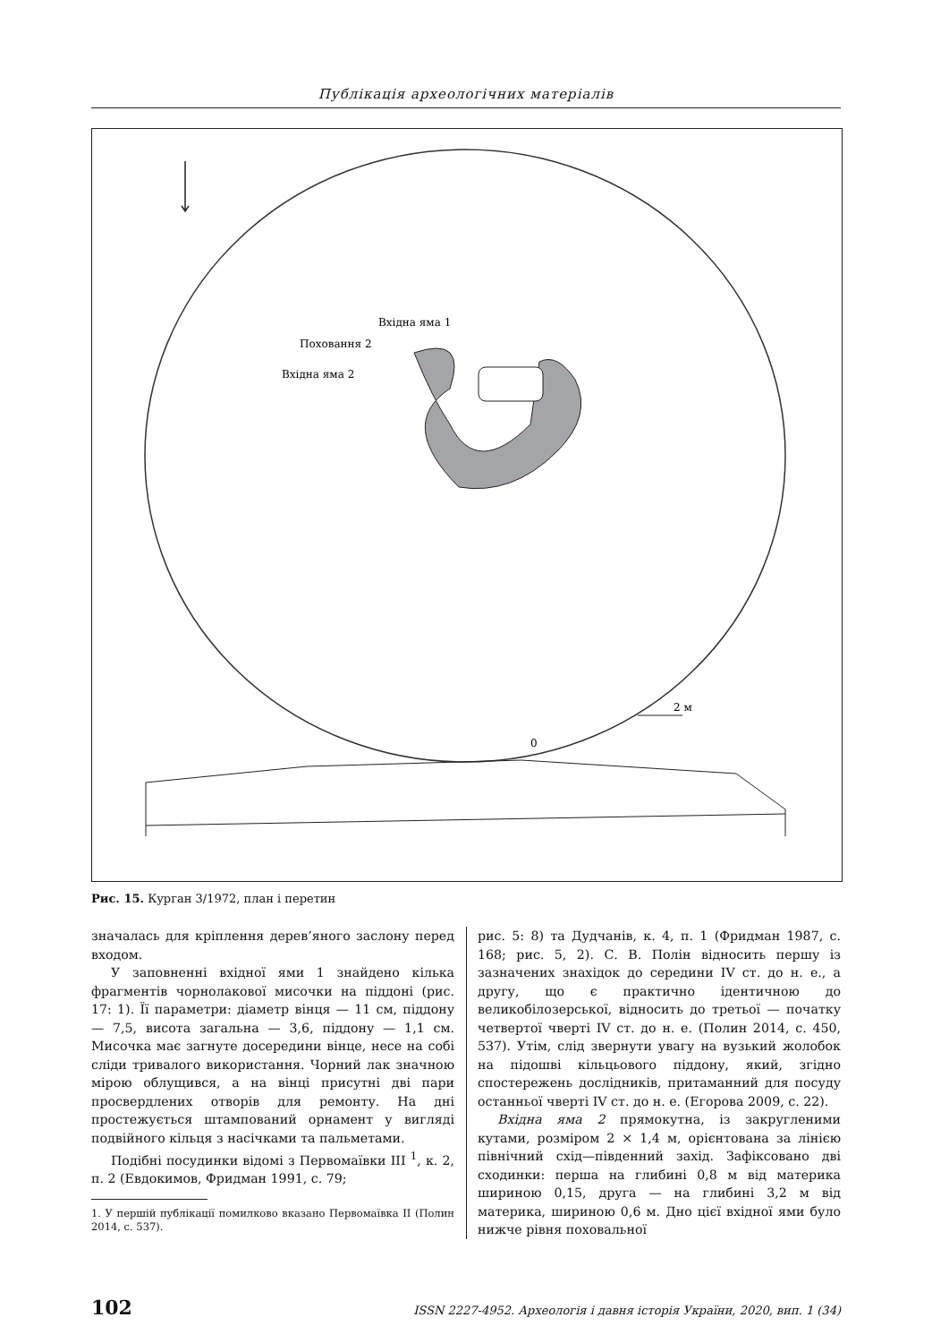Публікація археологічних матеріалів
Вхідна яма 1
Поховання 2
Вхідна яма 2
2 м
0
Рис. 15. Курган 3/1972, план і перетин
значалась для кріплення дерев’яного заслону перед входом.
У заповненні вхідної ями 1 знайдено кілька фрагментів чорнолакової мисочки на піддоні (рис. 17: 1). Її параметри: діаметр вінця — 11 см, піддону — 7,5, висота загальна — 3,6, піддону — 1,1 см. Мисочка має загнуте досередини вінце, несе на собі сліди тривалого використання. Чорний лак значною мірою облущився, а на вінці присутні дві пари просвердлених отворів для ремонту. На дні простежується штампований орнамент у вигляді подвійного кільця з насічками та пальметами.
Подібні посудинки відомі з Первомаївки III <sup>1</sup>, к. 2, п. 2 (Евдокимов, Фридман 1991, с. 79;
1. У першій публікації помилково вказано Первомаївка II (Полин 2014, с. 537).
рис. 5: 8) та Дудчанів, к. 4, п. 1 (Фридман 1987, с. 168; рис. 5, 2). С. В. Полін відносить першу із зазначених знахідок до середини IV ст. до н. е., а другу, що є практично ідентичною до великобілозерської, відносить до третьої — початку четвертої чверті IV ст. до н. е. (Полин 2014, с. 450, 537). Утім, слід звернути увагу на вузький жолобок на підошві кільцьового піддону, який, згідно спостережень дослідників, притаманний для посуду останньої чверті IV ст. до н. е. (Егорова 2009, с. 22).
Вхідна яма 2 прямокутна, із закругленими кутами, розміром 2 × 1,4 м, орієнтована за лінією північний схід—південний захід. Зафіксовано дві сходинки: перша на глибині 0,8 м від материка шириною 0,15, друга — на глибині 3,2 м від материка, шириною 0,6 м. Дно цієї вхідної ями було нижче рівня поховальної
102 ISSN 2227-4952. Археологія і давня історія України, 2020, вип. 1 (34)